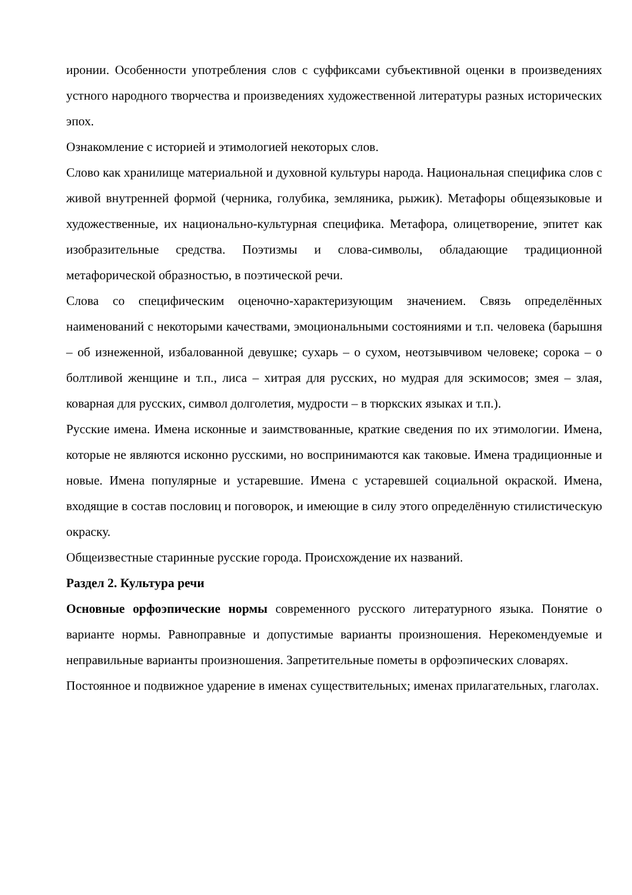иронии. Особенности употребления слов с суффиксами субъективной оценки в произведениях устного народного творчества и произведениях художественной литературы разных исторических эпох.
Ознакомление с историей и этимологией некоторых слов.
Слово как хранилище материальной и духовной культуры народа. Национальная специфика слов с живой внутренней формой (черника, голубика, земляника, рыжик). Метафоры общеязыковые и художественные, их национально-культурная специфика. Метафора, олицетворение, эпитет как изобразительные средства. Поэтизмы и слова-символы, обладающие традиционной метафорической образностью, в поэтической речи.
Слова со специфическим оценочно-характеризующим значением. Связь определённых наименований с некоторыми качествами, эмоциональными состояниями и т.п. человека (барышня – об изнеженной, избалованной девушке; сухарь – о сухом, неотзывчивом человеке; сорока – о болтливой женщине и т.п., лиса – хитрая для русских, но мудрая для эскимосов; змея – злая, коварная для русских, символ долголетия, мудрости – в тюркских языках и т.п.).
Русские имена. Имена исконные и заимствованные, краткие сведения по их этимологии. Имена, которые не являются исконно русскими, но воспринимаются как таковые. Имена традиционные и новые. Имена популярные и устаревшие. Имена с устаревшей социальной окраской. Имена, входящие в состав пословиц и поговорок, и имеющие в силу этого определённую стилистическую окраску.
Общеизвестные старинные русские города. Происхождение их названий.
Раздел 2. Культура речи
Основные орфоэпические нормы современного русского литературного языка. Понятие о варианте нормы. Равноправные и допустимые варианты произношения. Нерекомендуемые и неправильные варианты произношения. Запретительные пометы в орфоэпических словарях.
Постоянное и подвижное ударение в именах существительных; именах прилагательных, глаголах.